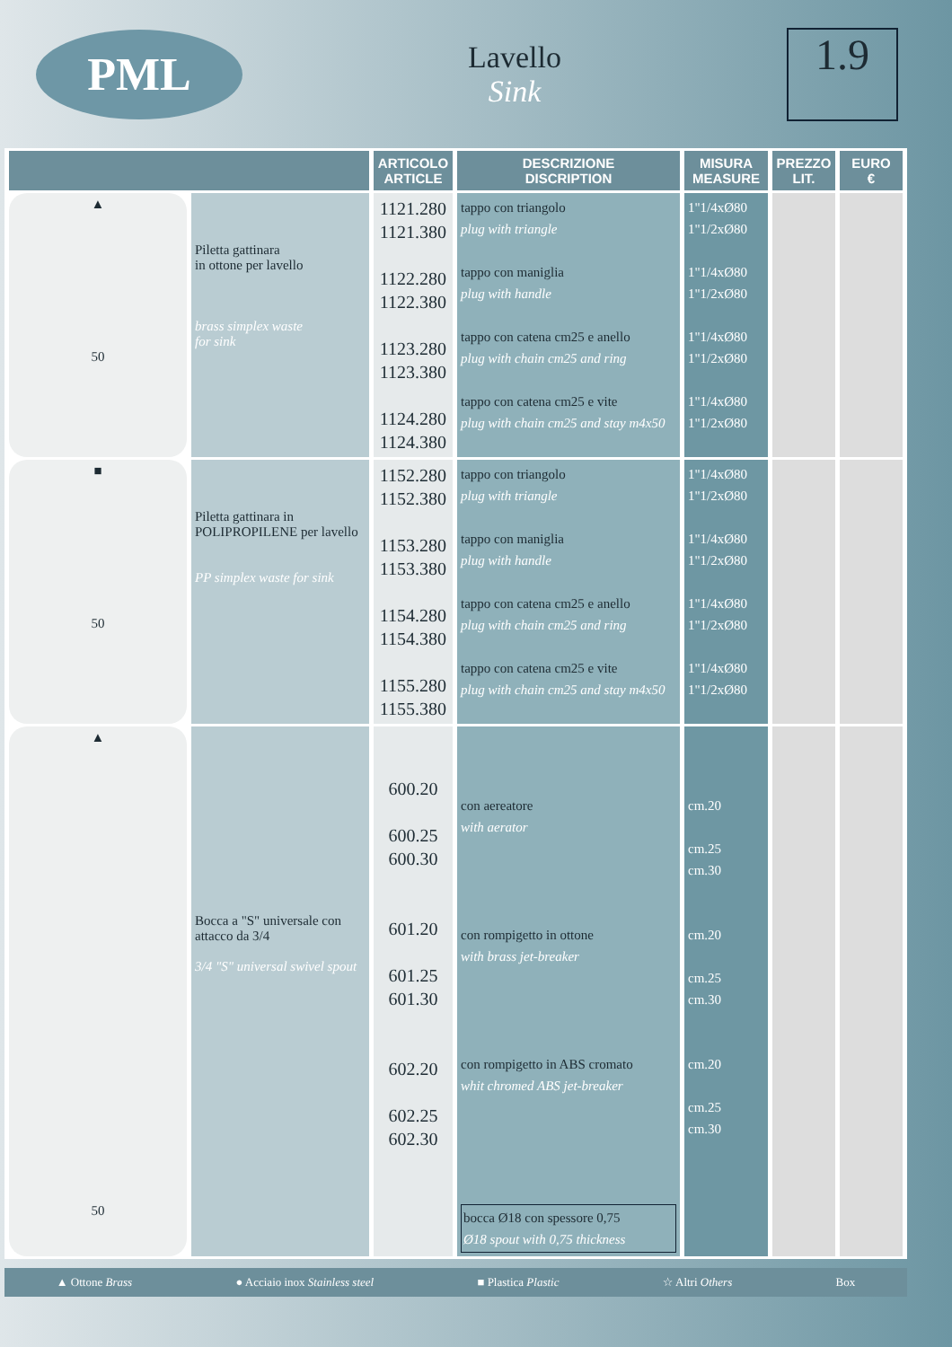PML
Lavello
Sink
1.9
| | | ARTICOLO ARTICLE | DESCRIZIONE DISCRIPTION | MISURA MEASURE | PREZZO LIT. | EURO € |
| --- | --- | --- | --- | --- | --- | --- |
| ▲ 50 | Piletta gattinara in ottone per lavello brass simplex waste for sink | 1121.280 1121.380 1122.280 1122.380 1123.280 1123.380 1124.280 1124.380 | tappo con triangolo plug with triangle tappo con maniglia plug with handle tappo con catena cm25 e anello plug with chain cm25 and ring tappo con catena cm25 e vite plug with chain cm25 and stay m4x50 | 1"1/4xØ80 1"1/2xØ80 1"1/4xØ80 1"1/2xØ80 1"1/4xØ80 1"1/2xØ80 1"1/4xØ80 1"1/2xØ80 | | |
| ■ 50 | Piletta gattinara in POLIPROPILENE per lavello PP simplex waste for sink | 1152.280 1152.380 1153.280 1153.380 1154.280 1154.380 1155.280 1155.380 | tappo con triangolo plug with triangle tappo con maniglia plug with handle tappo con catena cm25 e anello plug with chain cm25 and ring tappo con catena cm25 e vite plug with chain cm25 and stay m4x50 | 1"1/4xØ80 1"1/2xØ80 1"1/4xØ80 1"1/2xØ80 1"1/4xØ80 1"1/2xØ80 1"1/4xØ80 1"1/2xØ80 | | |
| ▲ 50 | Bocca a "S" universale con attacco da 3/4 3/4 "S" universal swivel spout | 600.20 600.25 600.30 601.20 601.25 601.30 602.20 602.25 602.30 | con aereatore with aerator con rompigetto in ottone with brass jet-breaker con rompigetto in ABS cromato whit chromed ABS jet-breaker bocca Ø18 con spessore 0,75 Ø18 spout with 0,75 thickness | cm.20 cm.25 cm.30 cm.20 cm.25 cm.30 cm.20 cm.25 cm.30 | | |
▲ Ottone Brass ● Acciaio inox Stainless steel ■ Plastica Plastic ☆ Altri Others Box